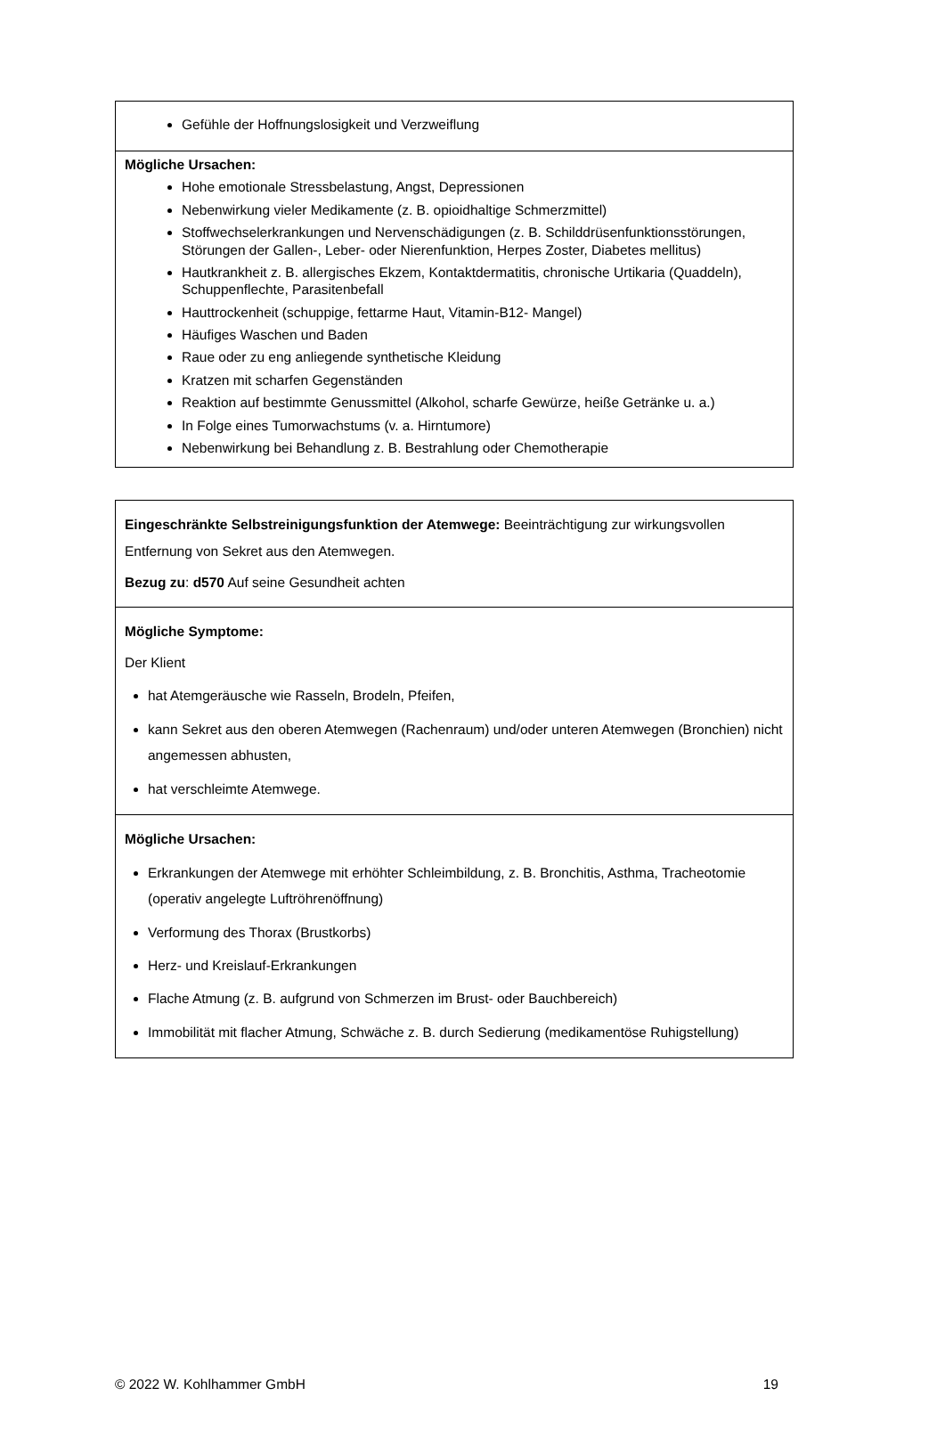| Gefühle der Hoffnungslosigkeit und Verzweiflung |
| Mögliche Ursachen: Hohe emotionale Stressbelastung, Angst, Depressionen Nebenwirkung vieler Medikamente (z. B. opioidhaltige Schmerzmittel) Stoffwechselerkrankungen und Nervenschädigungen (z. B. Schilddrüsenfunktionsstörungen, Störungen der Gallen-, Leber- oder Nierenfunktion, Herpes Zoster, Diabetes mellitus) Hautkrankheit z. B. allergisches Ekzem, Kontaktdermatitis, chronische Urtikaria (Quaddeln), Schuppenflechte, Parasitenbefall Hauttrockenheit (schuppige, fettarme Haut, Vitamin-B12- Mangel) Häufiges Waschen und Baden Raue oder zu eng anliegende synthetische Kleidung Kratzen mit scharfen Gegenständen Reaktion auf bestimmte Genussmittel (Alkohol, scharfe Gewürze, heiße Getränke u. a.) In Folge eines Tumorwachstums (v. a. Hirntumore) Nebenwirkung bei Behandlung z. B. Bestrahlung oder Chemotherapie |
| Eingeschränkte Selbstreinigungsfunktion der Atemwege: Beeinträchtigung zur wirkungsvollen Entfernung von Sekret aus den Atemwegen. Bezug zu : d570 Auf seine Gesundheit achten |
| Mögliche Symptome: Der Klient hat Atemgeräusche wie Rasseln, Brodeln, Pfeifen, kann Sekret aus den oberen Atemwegen (Rachenraum) und/oder unteren Atemwegen (Bronchien) nicht angemessen abhusten, hat verschleimte Atemwege. |
| Mögliche Ursachen: Erkrankungen der Atemwege mit erhöhter Schleimbildung, z. B. Bronchitis, Asthma, Tracheotomie (operativ angelegte Luftröhrenöffnung) Verformung des Thorax (Brustkorbs) Herz- und Kreislauf-Erkrankungen Flache Atmung (z. B. aufgrund von Schmerzen im Brust- oder Bauchbereich) Immobilität mit flacher Atmung, Schwäche z. B. durch Sedierung (medikamentöse Ruhigstellung) |
© 2022 W. Kohlhammer GmbH 19